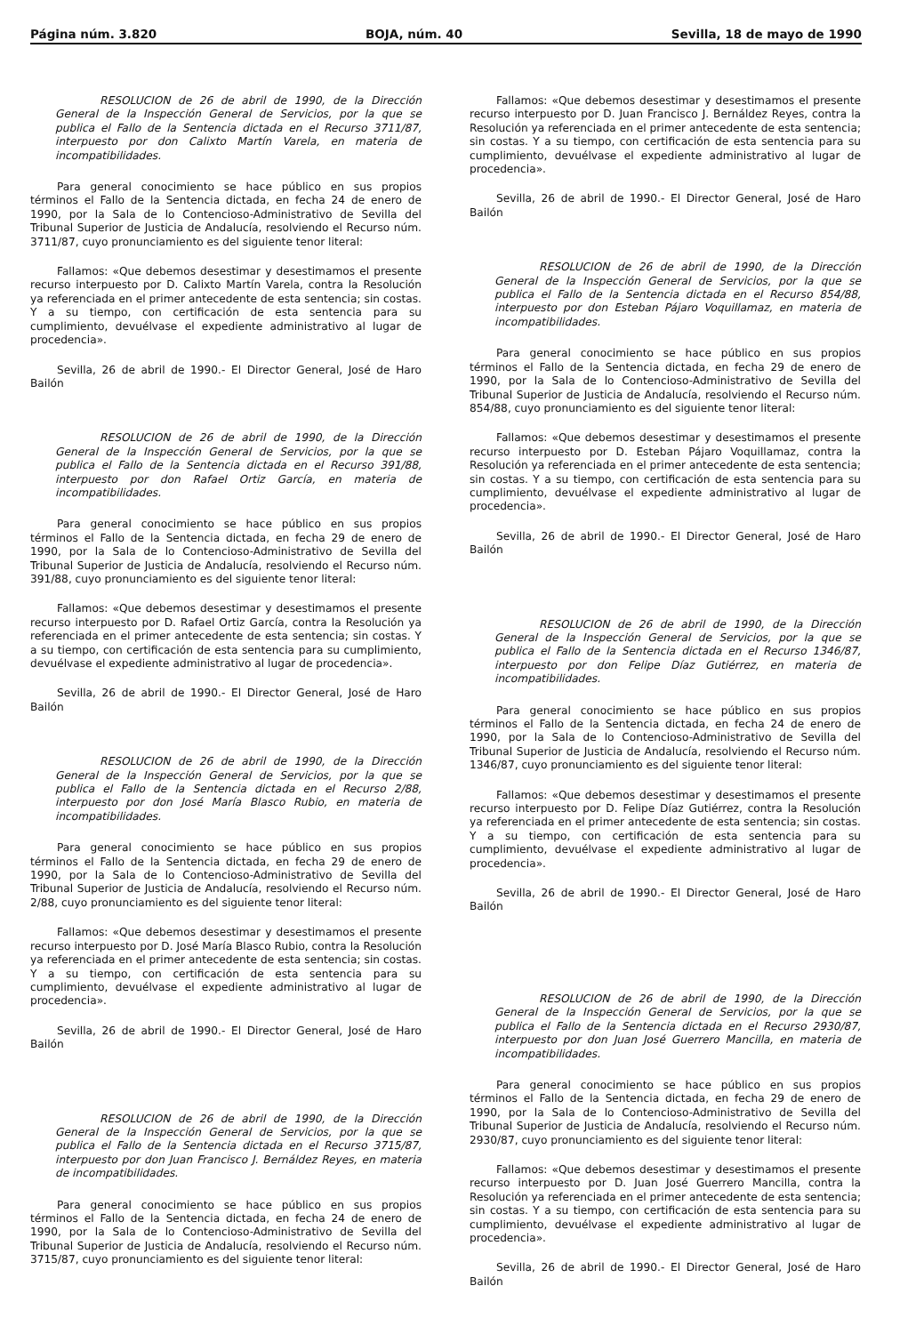Página núm. 3.820 BOJA, núm. 40 Sevilla, 18 de mayo de 1990
RESOLUCION de 26 de abril de 1990, de la Dirección General de la Inspección General de Servicios, por la que se publica el Fallo de la Sentencia dictada en el Recurso 3711/87, interpuesto por don Calixto Martín Varela, en materia de incompatibilidades.
Para general conocimiento se hace público en sus propios términos el Fallo de la Sentencia dictada, en fecha 24 de enero de 1990, por la Sala de lo Contencioso-Administrativo de Sevilla del Tribunal Superior de Justicia de Andalucía, resolviendo el Recurso núm. 3711/87, cuyo pronunciamiento es del siguiente tenor literal:
Fallamos: «Que debemos desestimar y desestimamos el presente recurso interpuesto por D. Calixto Martín Varela, contra la Resolución ya referenciada en el primer antecedente de esta sentencia; sin costas. Y a su tiempo, con certificación de esta sentencia para su cumplimiento, devuélvase el expediente administrativo al lugar de procedencia».
Sevilla, 26 de abril de 1990.- El Director General, José de Haro Bailón
RESOLUCION de 26 de abril de 1990, de la Dirección General de la Inspección General de Servicios, por la que se publica el Fallo de la Sentencia dictada en el Recurso 391/88, interpuesto por don Rafael Ortiz García, en materia de incompatibilidades.
Para general conocimiento se hace público en sus propios términos el Fallo de la Sentencia dictada, en fecha 29 de enero de 1990, por la Sala de lo Contencioso-Administrativo de Sevilla del Tribunal Superior de Justicia de Andalucía, resolviendo el Recurso núm. 391/88, cuyo pronunciamiento es del siguiente tenor literal:
Fallamos: «Que debemos desestimar y desestimamos el presente recurso interpuesto por D. Rafael Ortiz García, contra la Resolución ya referenciada en el primer antecedente de esta sentencia; sin costas. Y a su tiempo, con certificación de esta sentencia para su cumplimiento, devuélvase el expediente administrativo al lugar de procedencia».
Sevilla, 26 de abril de 1990.- El Director General, José de Haro Bailón
RESOLUCION de 26 de abril de 1990, de la Dirección General de la Inspección General de Servicios, por la que se publica el Fallo de la Sentencia dictada en el Recurso 2/88, interpuesto por don José María Blasco Rubio, en materia de incompatibilidades.
Para general conocimiento se hace público en sus propios términos el Fallo de la Sentencia dictada, en fecha 29 de enero de 1990, por la Sala de lo Contencioso-Administrativo de Sevilla del Tribunal Superior de Justicia de Andalucía, resolviendo el Recurso núm. 2/88, cuyo pronunciamiento es del siguiente tenor literal:
Fallamos: «Que debemos desestimar y desestimamos el presente recurso interpuesto por D. José María Blasco Rubio, contra la Resolución ya referenciada en el primer antecedente de esta sentencia; sin costas. Y a su tiempo, con certificación de esta sentencia para su cumplimiento, devuélvase el expediente administrativo al lugar de procedencia».
Sevilla, 26 de abril de 1990.- El Director General, José de Haro Bailón
RESOLUCION de 26 de abril de 1990, de la Dirección General de la Inspección General de Servicios, por la que se publica el Fallo de la Sentencia dictada en el Recurso 3715/87, interpuesto por don Juan Francisco J. Bernáldez Reyes, en materia de incompatibilidades.
Para general conocimiento se hace público en sus propios términos el Fallo de la Sentencia dictada, en fecha 24 de enero de 1990, por la Sala de lo Contencioso-Administrativo de Sevilla del Tribunal Superior de Justicia de Andalucía, resolviendo el Recurso núm. 3715/87, cuyo pronunciamiento es del siguiente tenor literal:
Fallamos: «Que debemos desestimar y desestimamos el presente recurso interpuesto por D. Juan Francisco J. Bernáldez Reyes, contra la Resolución ya referenciada en el primer antecedente de esta sentencia; sin costas. Y a su tiempo, con certificación de esta sentencia para su cumplimiento, devuélvase el expediente administrativo al lugar de procedencia».
Sevilla, 26 de abril de 1990.- El Director General, José de Haro Bailón
RESOLUCION de 26 de abril de 1990, de la Dirección General de la Inspección General de Servicios, por la que se publica el Fallo de la Sentencia dictada en el Recurso 854/88, interpuesto por don Esteban Pájaro Voquillamaz, en materia de incompatibilidades.
Para general conocimiento se hace público en sus propios términos el Fallo de la Sentencia dictada, en fecha 29 de enero de 1990, por la Sala de lo Contencioso-Administrativo de Sevilla del Tribunal Superior de Justicia de Andalucía, resolviendo el Recurso núm. 854/88, cuyo pronunciamiento es del siguiente tenor literal:
Fallamos: «Que debemos desestimar y desestimamos el presente recurso interpuesto por D. Esteban Pájaro Voquillamaz, contra la Resolución ya referenciada en el primer antecedente de esta sentencia; sin costas. Y a su tiempo, con certificación de esta sentencia para su cumplimiento, devuélvase el expediente administrativo al lugar de procedencia».
Sevilla, 26 de abril de 1990.- El Director General, José de Haro Bailón
RESOLUCION de 26 de abril de 1990, de la Dirección General de la Inspección General de Servicios, por la que se publica el Fallo de la Sentencia dictada en el Recurso 1346/87, interpuesto por don Felipe Díaz Gutiérrez, en materia de incompatibilidades.
Para general conocimiento se hace público en sus propios términos el Fallo de la Sentencia dictada, en fecha 24 de enero de 1990, por la Sala de lo Contencioso-Administrativo de Sevilla del Tribunal Superior de Justicia de Andalucía, resolviendo el Recurso núm. 1346/87, cuyo pronunciamiento es del siguiente tenor literal:
Fallamos: «Que debemos desestimar y desestimamos el presente recurso interpuesto por D. Felipe Díaz Gutiérrez, contra la Resolución ya referenciada en el primer antecedente de esta sentencia; sin costas. Y a su tiempo, con certificación de esta sentencia para su cumplimiento, devuélvase el expediente administrativo al lugar de procedencia».
Sevilla, 26 de abril de 1990.- El Director General, José de Haro Bailón
RESOLUCION de 26 de abril de 1990, de la Dirección General de la Inspección General de Servicios, por la que se publica el Fallo de la Sentencia dictada en el Recurso 2930/87, interpuesto por don Juan José Guerrero Mancilla, en materia de incompatibilidades.
Para general conocimiento se hace público en sus propios términos el Fallo de la Sentencia dictada, en fecha 29 de enero de 1990, por la Sala de lo Contencioso-Administrativo de Sevilla del Tribunal Superior de Justicia de Andalucía, resolviendo el Recurso núm. 2930/87, cuyo pronunciamiento es del siguiente tenor literal:
Fallamos: «Que debemos desestimar y desestimamos el presente recurso interpuesto por D. Juan José Guerrero Mancilla, contra la Resolución ya referenciada en el primer antecedente de esta sentencia; sin costas. Y a su tiempo, con certificación de esta sentencia para su cumplimiento, devuélvase el expediente administrativo al lugar de procedencia».
Sevilla, 26 de abril de 1990.- El Director General, José de Haro Bailón